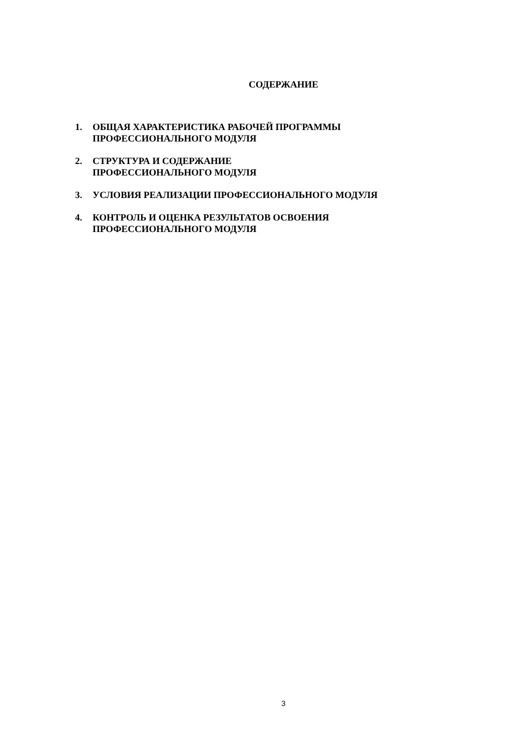СОДЕРЖАНИЕ
1. ОБЩАЯ ХАРАКТЕРИСТИКА РАБОЧЕЙ ПРОГРАММЫ ПРОФЕССИОНАЛЬНОГО МОДУЛЯ
2. СТРУКТУРА И СОДЕРЖАНИЕ
ПРОФЕССИОНАЛЬНОГО МОДУЛЯ
3. УСЛОВИЯ РЕАЛИЗАЦИИ ПРОФЕССИОНАЛЬНОГО МОДУЛЯ
4. КОНТРОЛЬ И ОЦЕНКА РЕЗУЛЬТАТОВ ОСВОЕНИЯ ПРОФЕССИОНАЛЬНОГО МОДУЛЯ
3